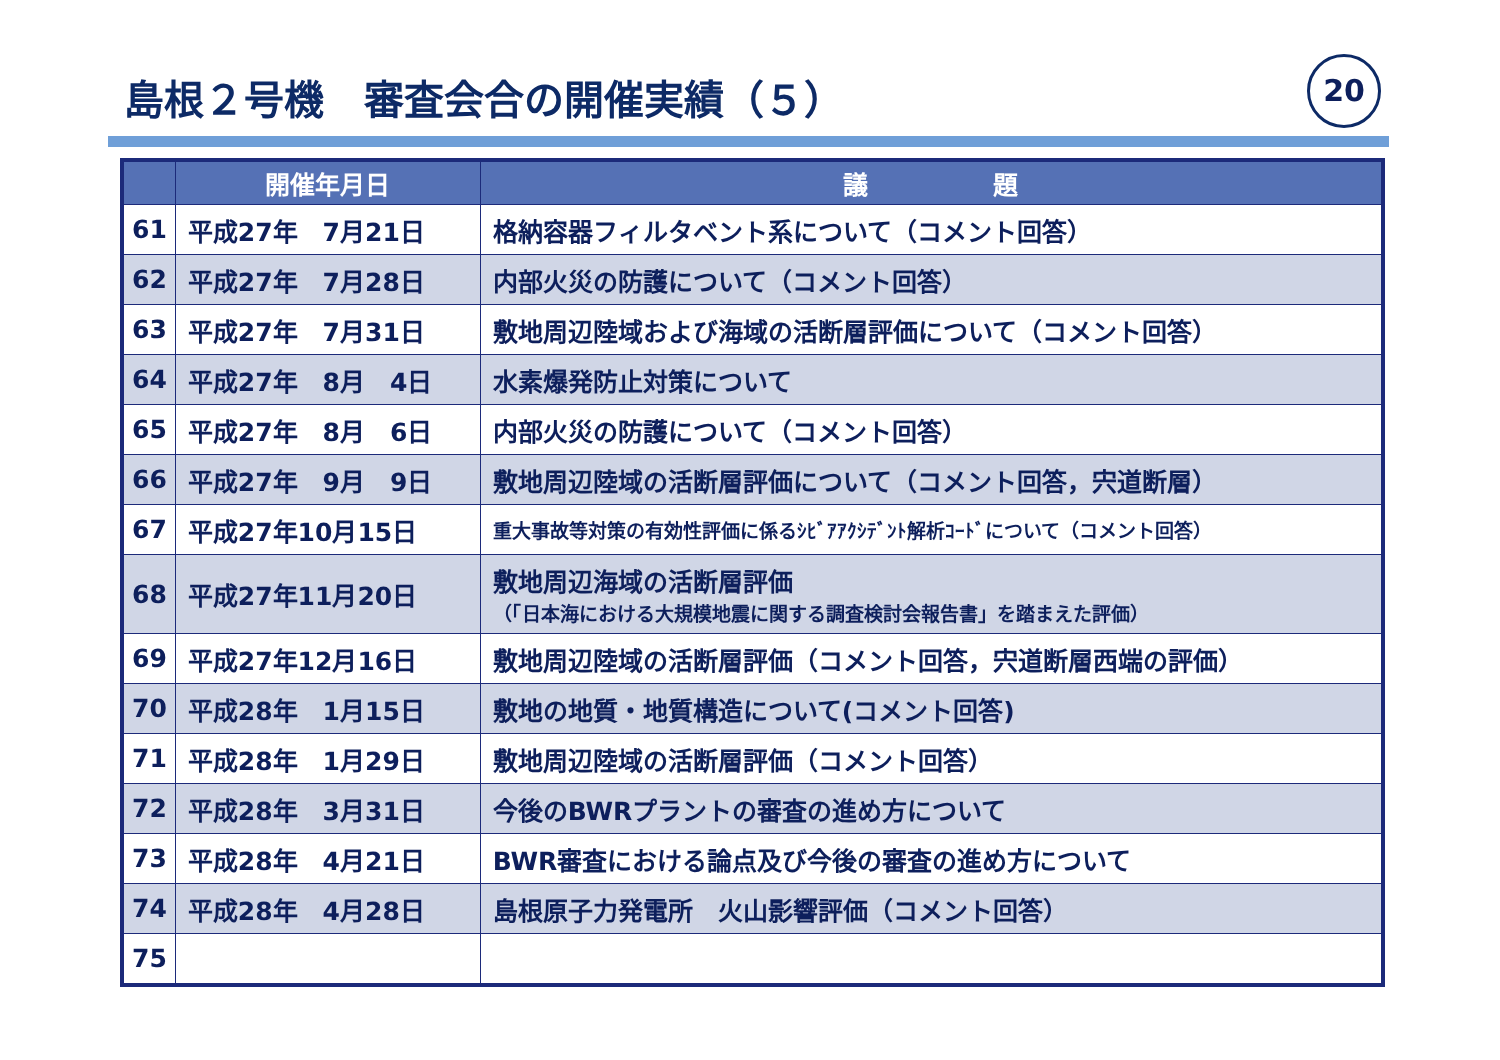島根２号機　審査会合の開催実績（５） 20
| | 開催年月日 | 議 題 |
| --- | --- | --- |
| 61 | 平成27年 7月21日 | 格納容器フィルタベント系について（コメント回答） |
| 62 | 平成27年 7月28日 | 内部火災の防護について（コメント回答） |
| 63 | 平成27年 7月31日 | 敷地周辺陸域および海域の活断層評価について（コメント回答） |
| 64 | 平成27年 8月 4日 | 水素爆発防止対策について |
| 65 | 平成27年 8月 6日 | 内部火災の防護について（コメント回答） |
| 66 | 平成27年 9月 9日 | 敷地周辺陸域の活断層評価について（コメント回答，宍道断層） |
| 67 | 平成27年10月15日 | 重大事故等対策の有効性評価に係るｼﾋﾞｱｱｸｼﾃﾞﾝﾄ解析ｺｰﾄﾞについて（コメント回答） |
| 68 | 平成27年11月20日 | 敷地周辺海域の活断層評価 （「日本海における大規模地震に関する調査検討会報告書」を踏まえた評価） |
| 69 | 平成27年12月16日 | 敷地周辺陸域の活断層評価（コメント回答，宍道断層西端の評価） |
| 70 | 平成28年 1月15日 | 敷地の地質・地質構造について(コメント回答) |
| 71 | 平成28年 1月29日 | 敷地周辺陸域の活断層評価（コメント回答） |
| 72 | 平成28年 3月31日 | 今後のBWRプラントの審査の進め方について |
| 73 | 平成28年 4月21日 | BWR審査における論点及び今後の審査の進め方について |
| 74 | 平成28年 4月28日 | 島根原子力発電所 火山影響評価（コメント回答） |
| 75 | | |